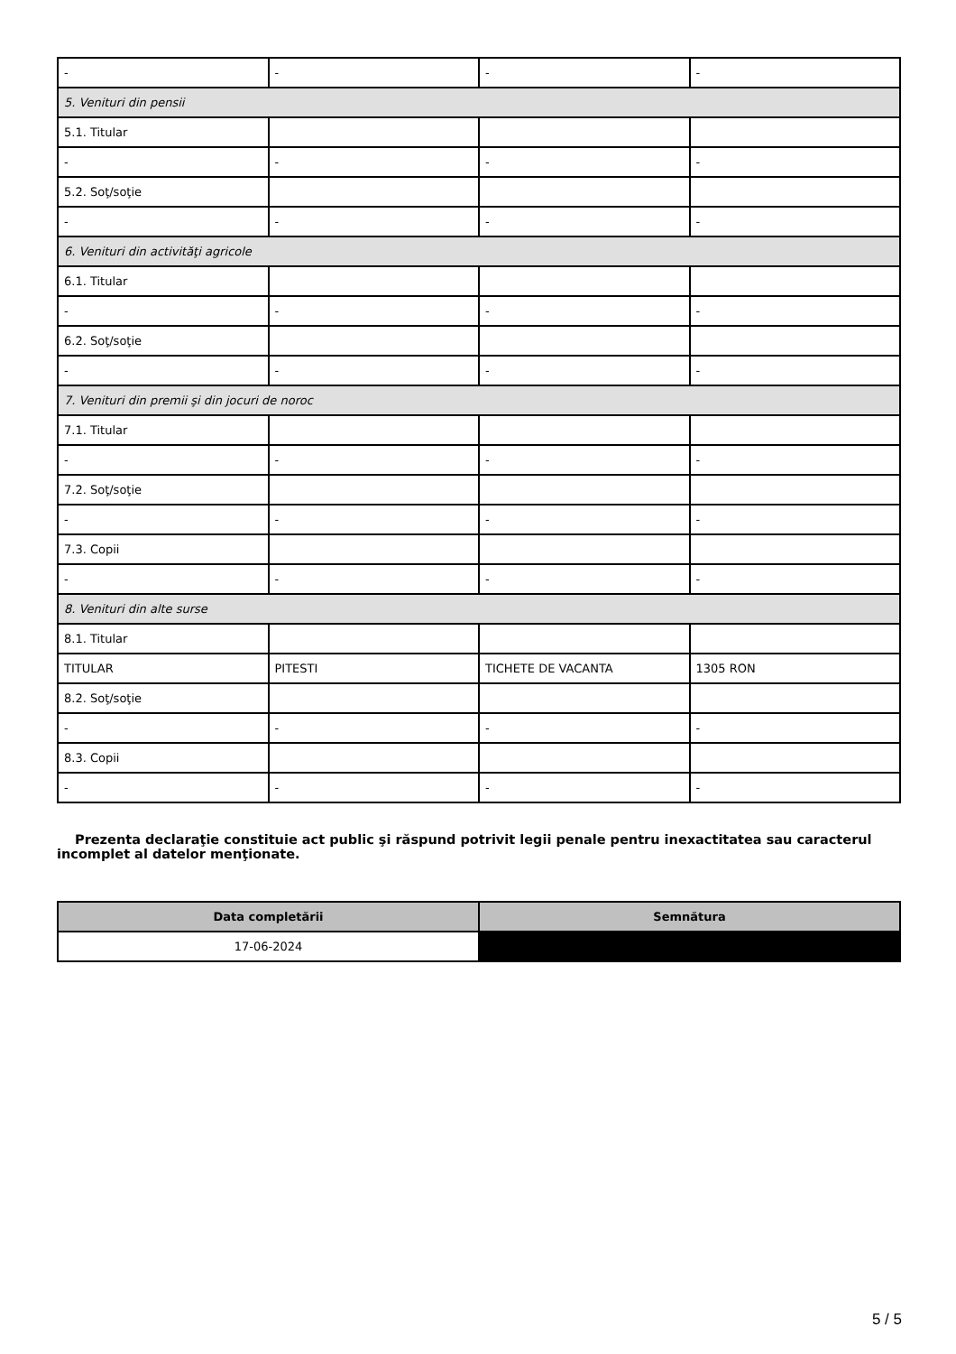| - | - | - | - |
| 5. Venituri din pensii | | | |
| 5.1. Titular | | | |
| - | - | - | - |
| 5.2. Soţ/soţie | | | |
| - | - | - | - |
| 6. Venituri din activităţi agricole | | | |
| 6.1. Titular | | | |
| - | - | - | - |
| 6.2. Soţ/soţie | | | |
| - | - | - | - |
| 7. Venituri din premii şi din jocuri de noroc | | | |
| 7.1. Titular | | | |
| - | - | - | - |
| 7.2. Soţ/soţie | | | |
| - | - | - | - |
| 7.3. Copii | | | |
| - | - | - | - |
| 8. Venituri din alte surse | | | |
| 8.1. Titular | | | |
| TITULAR | PITESTI | TICHETE DE VACANTA | 1305 RON |
| 8.2. Soţ/soţie | | | |
| - | - | - | - |
| 8.3. Copii | | | |
| - | - | - | - |
Prezenta declaraţie constituie act public şi răspund potrivit legii penale pentru inexactitatea sau caracterul incomplet al datelor menţionate.
| Data completării | Semnătura |
| --- | --- |
| 17-06-2024 | |
5 / 5